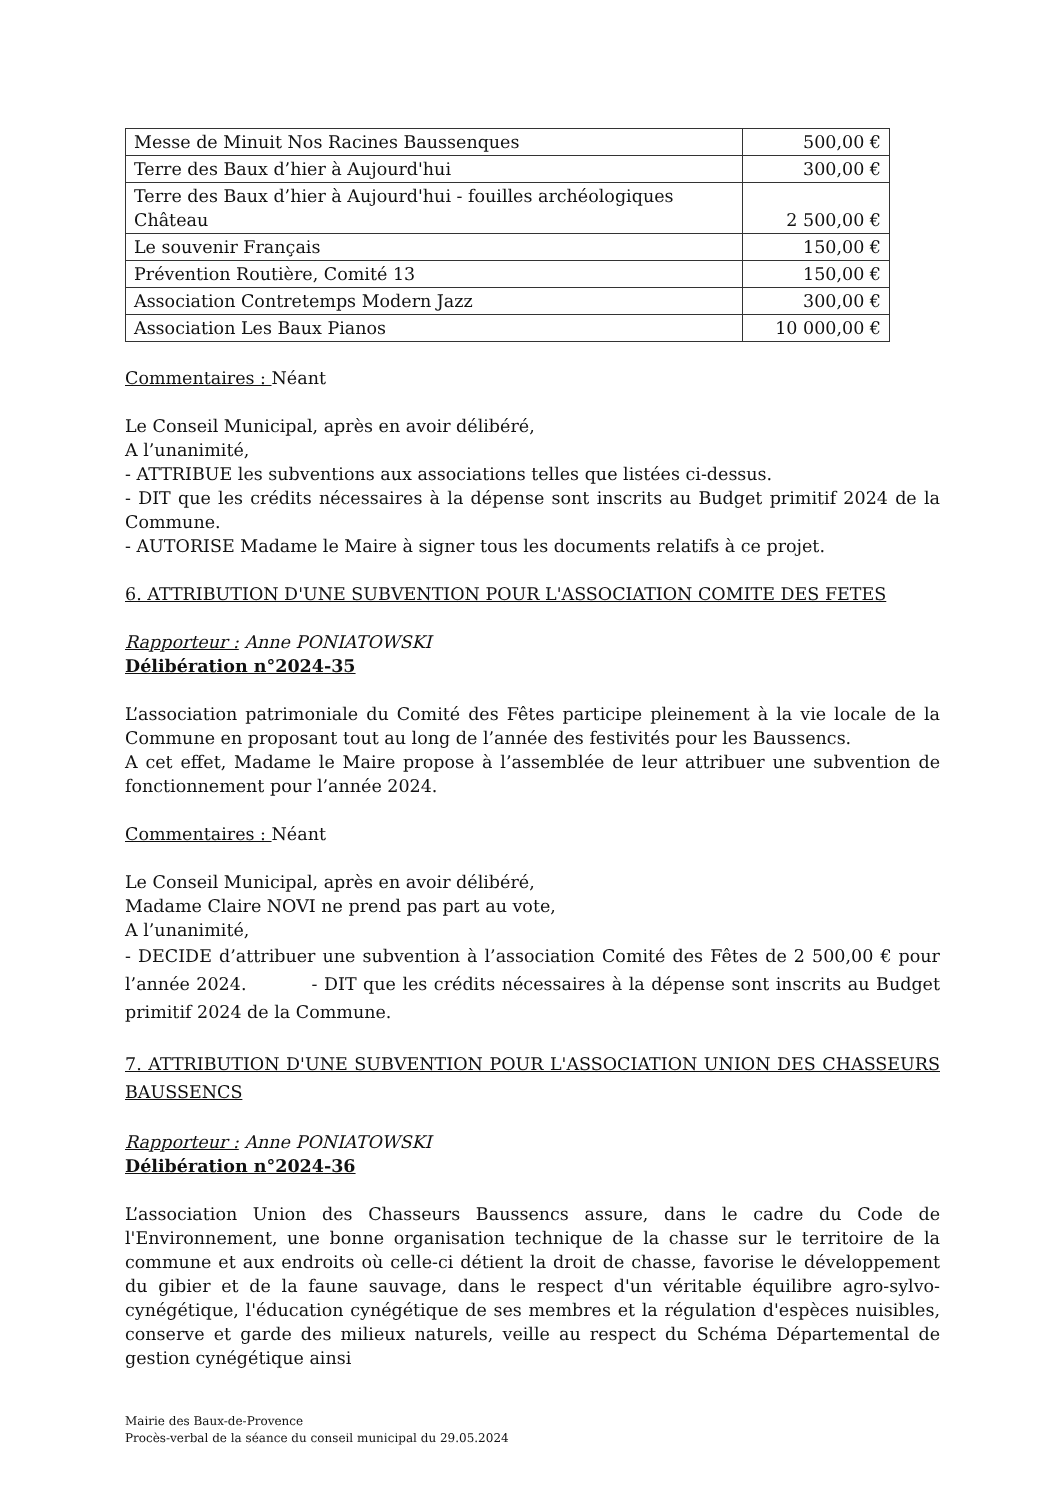| Messe de Minuit Nos Racines Baussenques | 500,00 € |
| Terre des Baux d’hier à Aujourd'hui | 300,00 € |
| Terre des Baux d’hier à Aujourd'hui - fouilles archéologiques Château | 2 500,00 € |
| Le souvenir Français | 150,00 € |
| Prévention Routière, Comité 13 | 150,00 € |
| Association Contretemps Modern Jazz | 300,00 € |
| Association Les Baux Pianos | 10 000,00 € |
Commentaires : Néant
Le Conseil Municipal, après en avoir délibéré,
A l’unanimité,
- ATTRIBUE les subventions aux associations telles que listées ci-dessus.
- DIT que les crédits nécessaires à la dépense sont inscrits au Budget primitif 2024 de la Commune.
- AUTORISE Madame le Maire à signer tous les documents relatifs à ce projet.
6. ATTRIBUTION D'UNE SUBVENTION POUR L'ASSOCIATION COMITE DES FETES
Rapporteur : Anne PONIATOWSKI
Délibération n°2024-35
L’association patrimoniale du Comité des Fêtes participe pleinement à la vie locale de la Commune en proposant tout au long de l’année des festivités pour les Baussencs.
A cet effet, Madame le Maire propose à l’assemblée de leur attribuer une subvention de fonctionnement pour l’année 2024.
Commentaires : Néant
Le Conseil Municipal, après en avoir délibéré,
Madame Claire NOVI ne prend pas part au vote,
A l’unanimité,
- DECIDE d’attribuer une subvention à l’association Comité des Fêtes de 2 500,00 € pour l’année 2024. - DIT que les crédits nécessaires à la dépense sont inscrits au Budget primitif 2024 de la Commune.
7. ATTRIBUTION D'UNE SUBVENTION POUR L'ASSOCIATION UNION DES CHASSEURS BAUSSENCS
Rapporteur : Anne PONIATOWSKI
Délibération n°2024-36
L’association Union des Chasseurs Baussencs assure, dans le cadre du Code de l'Environnement, une bonne organisation technique de la chasse sur le territoire de la commune et aux endroits où celle-ci détient la droit de chasse, favorise le développement du gibier et de la faune sauvage, dans le respect d'un véritable équilibre agro-sylvo-cynégétique, l'éducation cynégétique de ses membres et la régulation d'espèces nuisibles, conserve et garde des milieux naturels, veille au respect du Schéma Départemental de gestion cynégétique ainsi
Mairie des Baux-de-Provence
Procès-verbal de la séance du conseil municipal du 29.05.2024